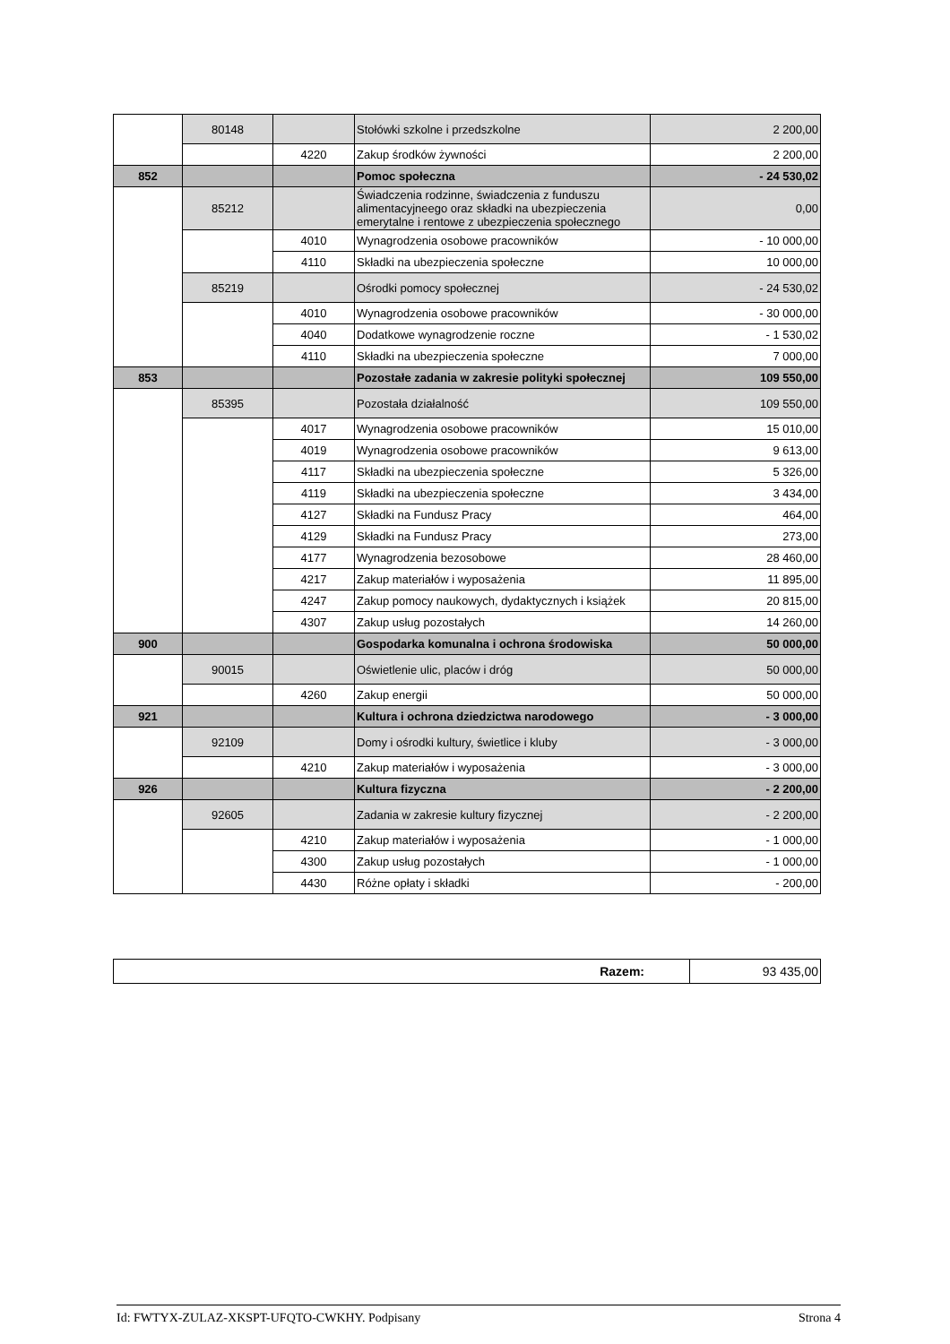| | 80148 | | Stołówki szkolne i przedszkolne | 2 200,00 |
| | | 4220 | Zakup środków żywności | 2 200,00 |
| 852 | | | Pomoc społeczna | - 24 530,02 |
| | 85212 | | Świadczenia rodzinne, świadczenia z funduszu alimentacyjneego oraz składki na ubezpieczenia emerytalne i rentowe z ubezpieczenia społecznego | 0,00 |
| | | 4010 | Wynagrodzenia osobowe pracowników | - 10 000,00 |
| | | 4110 | Składki na ubezpieczenia społeczne | 10 000,00 |
| | 85219 | | Ośrodki pomocy społecznej | - 24 530,02 |
| | | 4010 | Wynagrodzenia osobowe pracowników | - 30 000,00 |
| | | 4040 | Dodatkowe wynagrodzenie roczne | - 1 530,02 |
| | | 4110 | Składki na ubezpieczenia społeczne | 7 000,00 |
| 853 | | | Pozostałe zadania w zakresie polityki społecznej | 109 550,00 |
| | 85395 | | Pozostała działalność | 109 550,00 |
| | | 4017 | Wynagrodzenia osobowe pracowników | 15 010,00 |
| | | 4019 | Wynagrodzenia osobowe pracowników | 9 613,00 |
| | | 4117 | Składki na ubezpieczenia społeczne | 5 326,00 |
| | | 4119 | Składki na ubezpieczenia społeczne | 3 434,00 |
| | | 4127 | Składki na Fundusz Pracy | 464,00 |
| | | 4129 | Składki na Fundusz Pracy | 273,00 |
| | | 4177 | Wynagrodzenia bezosobowe | 28 460,00 |
| | | 4217 | Zakup materiałów i wyposażenia | 11 895,00 |
| | | 4247 | Zakup pomocy naukowych, dydaktycznych i książek | 20 815,00 |
| | | 4307 | Zakup usług pozostałych | 14 260,00 |
| 900 | | | Gospodarka komunalna i ochrona środowiska | 50 000,00 |
| | 90015 | | Oświetlenie ulic, placów i dróg | 50 000,00 |
| | | 4260 | Zakup energii | 50 000,00 |
| 921 | | | Kultura i ochrona dziedzictwa narodowego | - 3 000,00 |
| | 92109 | | Domy i ośrodki kultury, świetlice i kluby | - 3 000,00 |
| | | 4210 | Zakup materiałów i wyposażenia | - 3 000,00 |
| 926 | | | Kultura fizyczna | - 2 200,00 |
| | 92605 | | Zadania w zakresie kultury fizycznej | - 2 200,00 |
| | | 4210 | Zakup materiałów i wyposażenia | - 1 000,00 |
| | | 4300 | Zakup usług pozostałych | - 1 000,00 |
| | | 4430 | Różne opłaty i składki | - 200,00 |
| Razem: | 93 435,00 |
Id: FWTYX-ZULAZ-XKSPT-UFQTO-CWKHY. Podpisany Strona 4